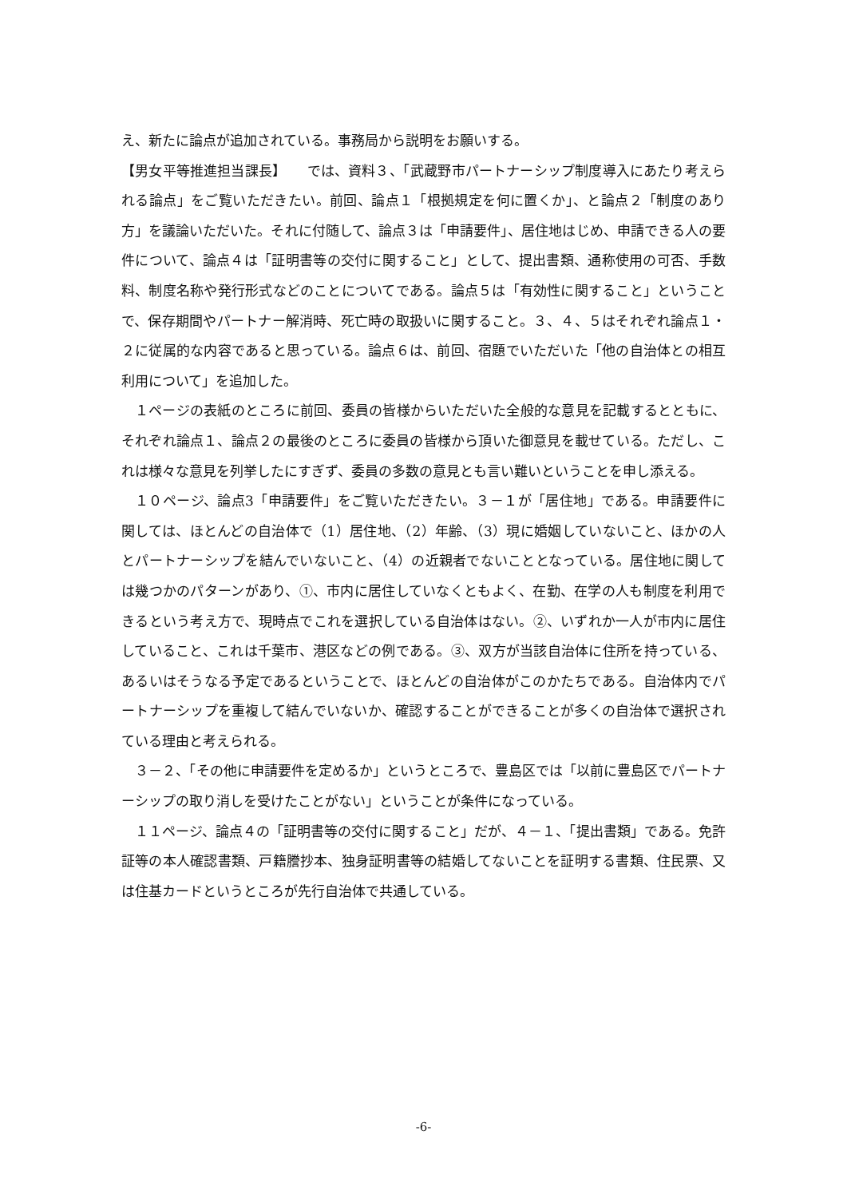え、新たに論点が追加されている。事務局から説明をお願いする。
【男女平等推進担当課長】　　では、資料３、「武蔵野市パートナーシップ制度導入にあたり考えられる論点」をご覧いただきたい。前回、論点１「根拠規定を何に置くか」、と論点２「制度のあり方」を議論いただいた。それに付随して、論点３は「申請要件」、居住地はじめ、申請できる人の要件について、論点４は「証明書等の交付に関すること」として、提出書類、通称使用の可否、手数料、制度名称や発行形式などのことについてである。論点５は「有効性に関すること」ということで、保存期間やパートナー解消時、死亡時の取扱いに関すること。３、４、５はそれぞれ論点１・２に従属的な内容であると思っている。論点６は、前回、宿題でいただいた「他の自治体との相互利用について」を追加した。
１ページの表紙のところに前回、委員の皆様からいただいた全般的な意見を記載するとともに、それぞれ論点１、論点２の最後のところに委員の皆様から頂いた御意見を載せている。ただし、これは様々な意見を列挙したにすぎず、委員の多数の意見とも言い難いということを申し添える。
１０ページ、論点3「申請要件」をご覧いただきたい。３－１が「居住地」である。申請要件に関しては、ほとんどの自治体で（1）居住地、（2）年齢、（3）現に婚姻していないこと、ほかの人とパートナーシップを結んでいないこと、（4）の近親者でないこととなっている。居住地に関しては幾つかのパターンがあり、①、市内に居住していなくともよく、在勤、在学の人も制度を利用できるという考え方で、現時点でこれを選択している自治体はない。②、いずれか一人が市内に居住していること、これは千葉市、港区などの例である。③、双方が当該自治体に住所を持っている、あるいはそうなる予定であるということで、ほとんどの自治体がこのかたちである。自治体内でパートナーシップを重複して結んでいないか、確認することができることが多くの自治体で選択されている理由と考えられる。
３－２、「その他に申請要件を定めるか」というところで、豊島区では「以前に豊島区でパートナーシップの取り消しを受けたことがない」ということが条件になっている。
１１ページ、論点４の「証明書等の交付に関すること」だが、４－１、「提出書類」である。免許証等の本人確認書類、戸籍謄抄本、独身証明書等の結婚してないことを証明する書類、住民票、又は住基カードというところが先行自治体で共通している。
-6-